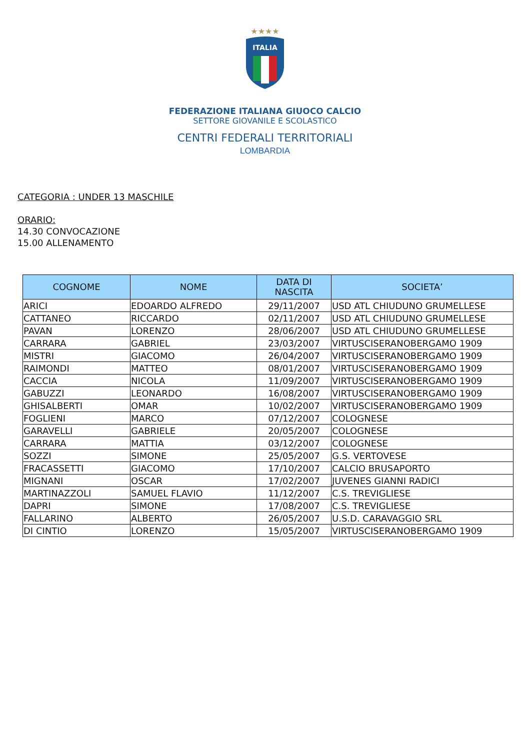★★★★
ITALIA
FEDERAZIONE ITALIANA GIUOCO CALCIO
SETTORE GIOVANILE E SCOLASTICO
CENTRI FEDERALI TERRITORIALI
LOMBARDIA
CATEGORIA : UNDER 13 MASCHILE
ORARIO:
14.30 CONVOCAZIONE
15.00 ALLENAMENTO
| COGNOME | NOME | DATA DI NASCITA | SOCIETA’ |
| --- | --- | --- | --- |
| ARICI | EDOARDO ALFREDO | 29/11/2007 | USD ATL CHIUDUNO GRUMELLESE |
| CATTANEO | RICCARDO | 02/11/2007 | USD ATL CHIUDUNO GRUMELLESE |
| PAVAN | LORENZO | 28/06/2007 | USD ATL CHIUDUNO GRUMELLESE |
| CARRARA | GABRIEL | 23/03/2007 | VIRTUSCISERANOBERGAMO 1909 |
| MISTRI | GIACOMO | 26/04/2007 | VIRTUSCISERANOBERGAMO 1909 |
| RAIMONDI | MATTEO | 08/01/2007 | VIRTUSCISERANOBERGAMO 1909 |
| CACCIA | NICOLA | 11/09/2007 | VIRTUSCISERANOBERGAMO 1909 |
| GABUZZI | LEONARDO | 16/08/2007 | VIRTUSCISERANOBERGAMO 1909 |
| GHISALBERTI | OMAR | 10/02/2007 | VIRTUSCISERANOBERGAMO 1909 |
| FOGLIENI | MARCO | 07/12/2007 | COLOGNESE |
| GARAVELLI | GABRIELE | 20/05/2007 | COLOGNESE |
| CARRARA | MATTIA | 03/12/2007 | COLOGNESE |
| SOZZI | SIMONE | 25/05/2007 | G.S. VERTOVESE |
| FRACASSETTI | GIACOMO | 17/10/2007 | CALCIO BRUSAPORTO |
| MIGNANI | OSCAR | 17/02/2007 | JUVENES GIANNI RADICI |
| MARTINAZZOLI | SAMUEL FLAVIO | 11/12/2007 | C.S. TREVIGLIESE |
| DAPRI | SIMONE | 17/08/2007 | C.S. TREVIGLIESE |
| FALLARINO | ALBERTO | 26/05/2007 | U.S.D. CARAVAGGIO SRL |
| DI CINTIO | LORENZO | 15/05/2007 | VIRTUSCISERANOBERGAMO 1909 |